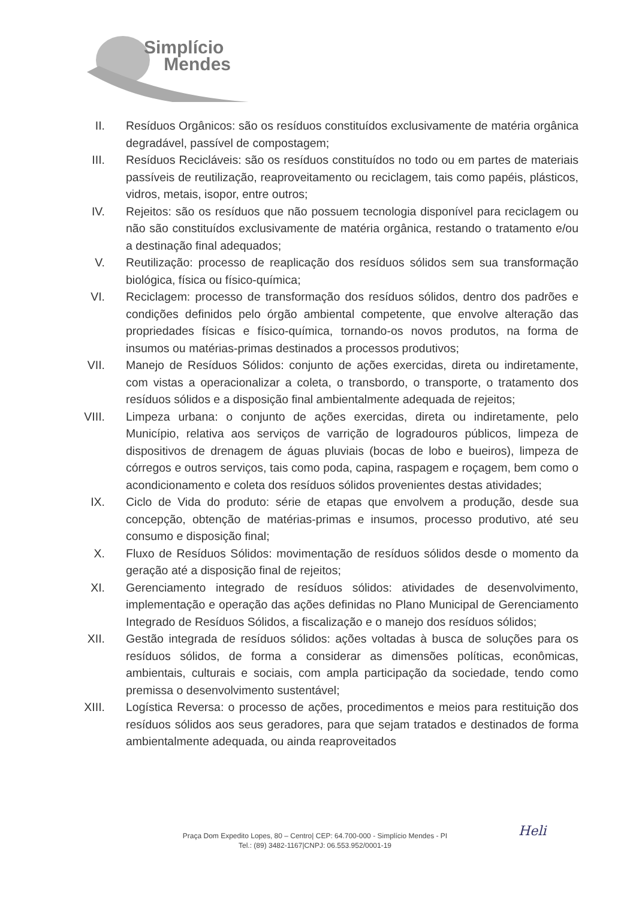Simplício
Mendes
II. Resíduos Orgânicos: são os resíduos constituídos exclusivamente de matéria orgânica degradável, passível de compostagem;
III.
Resíduos Recicláveis: são os resíduos constituídos no todo ou em partes de materiais passíveis de reutilização, reaproveitamento ou reciclagem, tais como papéis, plásticos, vidros, metais, isopor, entre outros;
IV. Rejeitos: são os resíduos que não possuem tecnologia disponível para reciclagem ou não são constituídos exclusivamente de matéria orgânica, restando o tratamento e/ou a destinação final adequados;
V. Reutilização: processo de reaplicação dos resíduos sólidos sem sua transformação biológica, física ou físico-química;
VI. Reciclagem: processo de transformação dos resíduos sólidos, dentro dos padrões e condições definidos pelo órgão ambiental competente, que envolve alteração das propriedades físicas e físico-química, tornando-os novos produtos, na forma de insumos ou matérias-primas destinados a processos produtivos;
VII.
Manejo de Resíduos Sólidos: conjunto de ações exercidas, direta ou indiretamente, com vistas a operacionalizar a coleta, o transbordo, o transporte, o tratamento dos resíduos sólidos e a disposição final ambientalmente adequada de rejeitos;
VIII.
Limpeza urbana: o conjunto de ações exercidas, direta ou indiretamente, pelo Município, relativa aos serviços de varrição de logradouros públicos, limpeza de dispositivos de drenagem de águas pluviais (bocas de lobo e bueiros), limpeza de córregos e outros serviços, tais como poda, capina, raspagem e roçagem, bem como o acondicionamento e coleta dos resíduos sólidos provenientes destas atividades;
IX. Ciclo de Vida do produto: série de etapas que envolvem a produção, desde sua concepção, obtenção de matérias-primas e insumos, processo produtivo, até seu consumo e disposição final;
X. Fluxo de Resíduos Sólidos: movimentação de resíduos sólidos desde o momento da geração até a disposição final de rejeitos;
XI. Gerenciamento integrado de resíduos sólidos: atividades de desenvolvimento, implementação e operação das ações definidas no Plano Municipal de Gerenciamento Integrado de Resíduos Sólidos, a fiscalização e o manejo dos resíduos sólidos;
XII.
Gestão integrada de resíduos sólidos: ações voltadas à busca de soluções para os resíduos sólidos, de forma a considerar as dimensões políticas, econômicas, ambientais, culturais e sociais, com ampla participação da sociedade, tendo como premissa o desenvolvimento sustentável;
XIII.
Logística Reversa: o processo de ações, procedimentos e meios para restituição dos resíduos sólidos aos seus geradores, para que sejam tratados e destinados de forma ambientalmente adequada, ou ainda reaproveitados
Heli
Praça Dom Expedito Lopes, 80 – Centro| CEP: 64.700-000 - Simplício Mendes - PI
Tel.: (89) 3482-1167|CNPJ: 06.553.952/0001-19